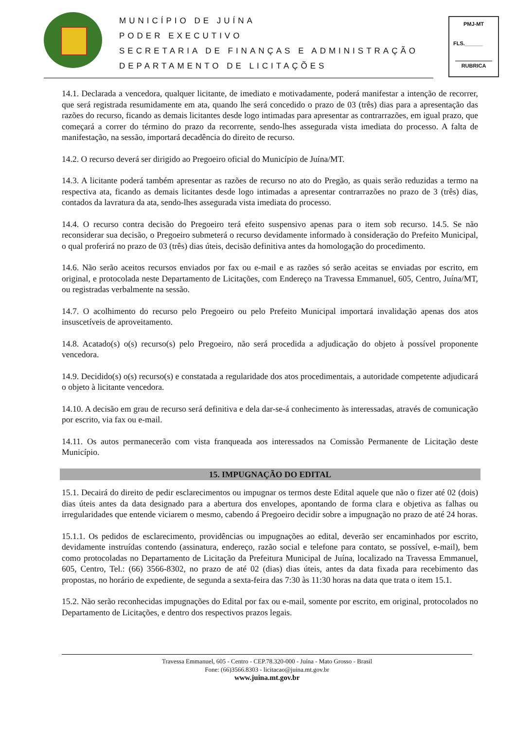MUNICÍPIO DE JUÍNA
PODER EXECUTIVO
SECRETARIA DE FINANÇAS E ADMINISTRAÇÃO
DEPARTAMENTO DE LICITAÇÕES
PMJ-MT
FLS.______
RUBRICA
14.1. Declarada a vencedora, qualquer licitante, de imediato e motivadamente, poderá manifestar a intenção de recorrer, que será registrada resumidamente em ata, quando lhe será concedido o prazo de 03 (três) dias para a apresentação das razões do recurso, ficando as demais licitantes desde logo intimadas para apresentar as contrarrazões, em igual prazo, que começará a correr do término do prazo da recorrente, sendo-lhes assegurada vista imediata do processo. A falta de manifestação, na sessão, importará decadência do direito de recurso.
14.2. O recurso deverá ser dirigido ao Pregoeiro oficial do Município de Juína/MT.
14.3. A licitante poderá também apresentar as razões de recurso no ato do Pregão, as quais serão reduzidas a termo na respectiva ata, ficando as demais licitantes desde logo intimadas a apresentar contrarrazões no prazo de 3 (três) dias, contados da lavratura da ata, sendo-lhes assegurada vista imediata do processo.
14.4. O recurso contra decisão do Pregoeiro terá efeito suspensivo apenas para o item sob recurso. 14.5. Se não reconsiderar sua decisão, o Pregoeiro submeterá o recurso devidamente informado à consideração do Prefeito Municipal, o qual proferirá no prazo de 03 (três) dias úteis, decisão definitiva antes da homologação do procedimento.
14.6. Não serão aceitos recursos enviados por fax ou e-mail e as razões só serão aceitas se enviadas por escrito, em original, e protocolada neste Departamento de Licitações, com Endereço na Travessa Emmanuel, 605, Centro, Juína/MT, ou registradas verbalmente na sessão.
14.7. O acolhimento do recurso pelo Pregoeiro ou pelo Prefeito Municipal importará invalidação apenas dos atos insuscetíveis de aproveitamento.
14.8. Acatado(s) o(s) recurso(s) pelo Pregoeiro, não será procedida a adjudicação do objeto à possível proponente vencedora.
14.9. Decidido(s) o(s) recurso(s) e constatada a regularidade dos atos procedimentais, a autoridade competente adjudicará o objeto à licitante vencedora.
14.10. A decisão em grau de recurso será definitiva e dela dar-se-á conhecimento às interessadas, através de comunicação por escrito, via fax ou e-mail.
14.11. Os autos permanecerão com vista franqueada aos interessados na Comissão Permanente de Licitação deste Município.
15. IMPUGNAÇÃO DO EDITAL
15.1. Decairá do direito de pedir esclarecimentos ou impugnar os termos deste Edital aquele que não o fizer até 02 (dois) dias úteis antes da data designado para a abertura dos envelopes, apontando de forma clara e objetiva as falhas ou irregularidades que entende viciarem o mesmo, cabendo á Pregoeiro decidir sobre a impugnação no prazo de até 24 horas.
15.1.1. Os pedidos de esclarecimento, providências ou impugnações ao edital, deverão ser encaminhados por escrito, devidamente instruídas contendo (assinatura, endereço, razão social e telefone para contato, se possível, e-mail), bem como protocoladas no Departamento de Licitação da Prefeitura Municipal de Juína, localizado na Travessa Emmanuel, 605, Centro, Tel.: (66) 3566-8302, no prazo de até 02 (dias) dias úteis, antes da data fixada para recebimento das propostas, no horário de expediente, de segunda a sexta-feira das 7:30 às 11:30 horas na data que trata o item 15.1.
15.2. Não serão reconhecidas impugnações do Edital por fax ou e-mail, somente por escrito, em original, protocolados no Departamento de Licitações, e dentro dos respectivos prazos legais.
Travessa Emmanuel, 605 - Centro - CEP.78.320-000 - Juína - Mato Grosso - Brasil
Fone: (66)3566.8303 - licitacao@juina.mt.gov.br
www.juina.mt.gov.br